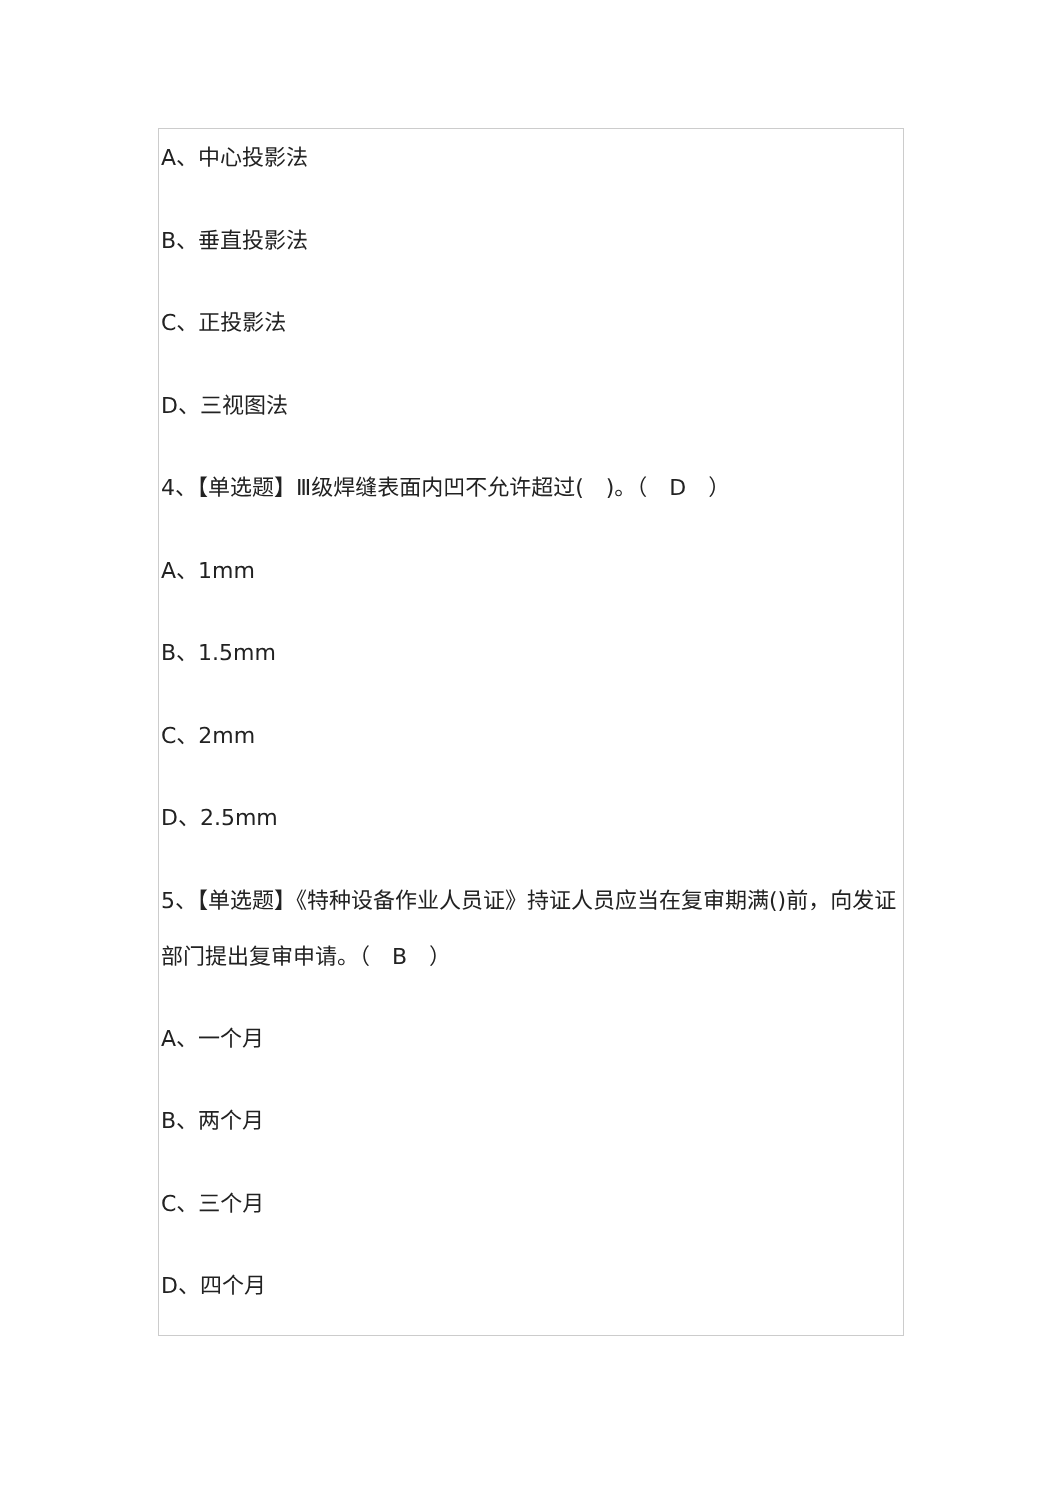A、中心投影法
B、垂直投影法
C、正投影法
D、三视图法
4、【单选题】Ⅲ级焊缝表面内凹不允许超过(　)。（　D　）
A、1mm
B、1.5mm
C、2mm
D、2.5mm
5、【单选题】《特种设备作业人员证》持证人员应当在复审期满()前，向发证部门提出复审申请。（　B　）
A、一个月
B、两个月
C、三个月
D、四个月